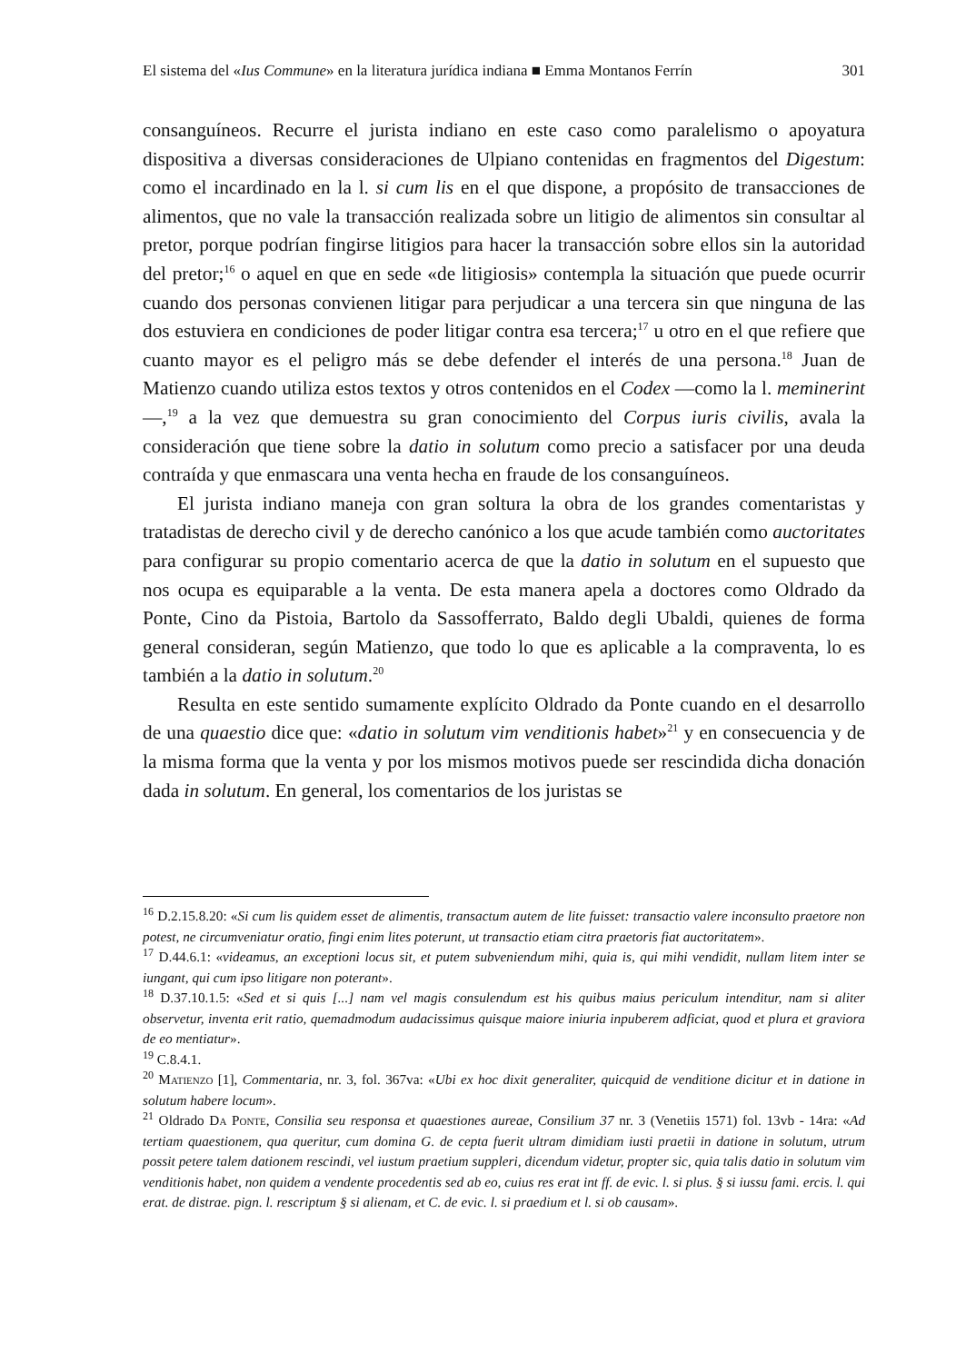El sistema del «Ius Commune» en la literatura jurídica indiana ■ Emma Montanos Ferrín 301
consanguíneos. Recurre el jurista indiano en este caso como paralelismo o apoyatura dispositiva a diversas consideraciones de Ulpiano contenidas en fragmentos del Digestum: como el incardinado en la l. si cum lis en el que dispone, a propósito de transacciones de alimentos, que no vale la transacción realizada sobre un litigio de alimentos sin consultar al pretor, porque podrían fingirse litigios para hacer la transacción sobre ellos sin la autoridad del pretor;<sup>16</sup> o aquel en que en sede «de litigiosis» contempla la situación que puede ocurrir cuando dos personas convienen litigar para perjudicar a una tercera sin que ninguna de las dos estuviera en condiciones de poder litigar contra esa tercera;<sup>17</sup> u otro en el que refiere que cuanto mayor es el peligro más se debe defender el interés de una persona.<sup>18</sup> Juan de Matienzo cuando utiliza estos textos y otros contenidos en el Codex —como la l. meminerint—,<sup>19</sup> a la vez que demuestra su gran conocimiento del Corpus iuris civilis, avala la consideración que tiene sobre la datio in solutum como precio a satisfacer por una deuda contraída y que enmascara una venta hecha en fraude de los consanguíneos.
El jurista indiano maneja con gran soltura la obra de los grandes comentaristas y tratadistas de derecho civil y de derecho canónico a los que acude también como auctoritates para configurar su propio comentario acerca de que la datio in solutum en el supuesto que nos ocupa es equiparable a la venta. De esta manera apela a doctores como Oldrado da Ponte, Cino da Pistoia, Bartolo da Sassofferrato, Baldo degli Ubaldi, quienes de forma general consideran, según Matienzo, que todo lo que es aplicable a la compraventa, lo es también a la datio in solutum.<sup>20</sup>
Resulta en este sentido sumamente explícito Oldrado da Ponte cuando en el desarrollo de una quaestio dice que: «datio in solutum vim venditionis habet»<sup>21</sup> y en consecuencia y de la misma forma que la venta y por los mismos motivos puede ser rescindida dicha donación dada in solutum. En general, los comentarios de los juristas se
<sup>16</sup> D.2.15.8.20: «Si cum lis quidem esset de alimentis, transactum autem de lite fuisset: transactio valere inconsulto praetore non potest, ne circumveniatur oratio, fingi enim lites poterunt, ut transactio etiam citra praetoris fiat auctoritatem».
<sup>17</sup> D.44.6.1: «videamus, an exceptioni locus sit, et putem subveniendum mihi, quia is, qui mihi vendidit, nullam litem inter se iungant, qui cum ipso litigare non poterant».
<sup>18</sup> D.37.10.1.5: «Sed et si quis [...] nam vel magis consulendum est his quibus maius periculum intenditur, nam si aliter observetur, inventa erit ratio, quemadmodum audacissimus quisque maiore iniuria inpuberem adficiat, quod et plura et graviora de eo mentiatur».
<sup>19</sup> C.8.4.1.
<sup>20</sup> Matienzo [1], Commentaria, nr. 3, fol. 367va: «Ubi ex hoc dixit generaliter, quicquid de venditione dicitur et in datione in solutum habere locum».
<sup>21</sup> Oldrado Da Ponte, Consilia seu responsa et quaestiones aureae, Consilium 37 nr. 3 (Venetiis 1571) fol. 13vb - 14ra: «Ad tertiam quaestionem, qua queritur, cum domina G. de cepta fuerit ultram dimidiam iusti praetii in datione in solutum, utrum possit petere talem dationem rescindi, vel iustum praetium suppleri, dicendum videtur, propter sic, quia talis datio in solutum vim venditionis habet, non quidem a vendente procedentis sed ab eo, cuius res erat int ff. de evic. l. si plus. § si iussu fami. ercis. l. qui erat. de distrae. pign. l. rescriptum § si alienam, et C. de evic. l. si praedium et l. si ob causam».